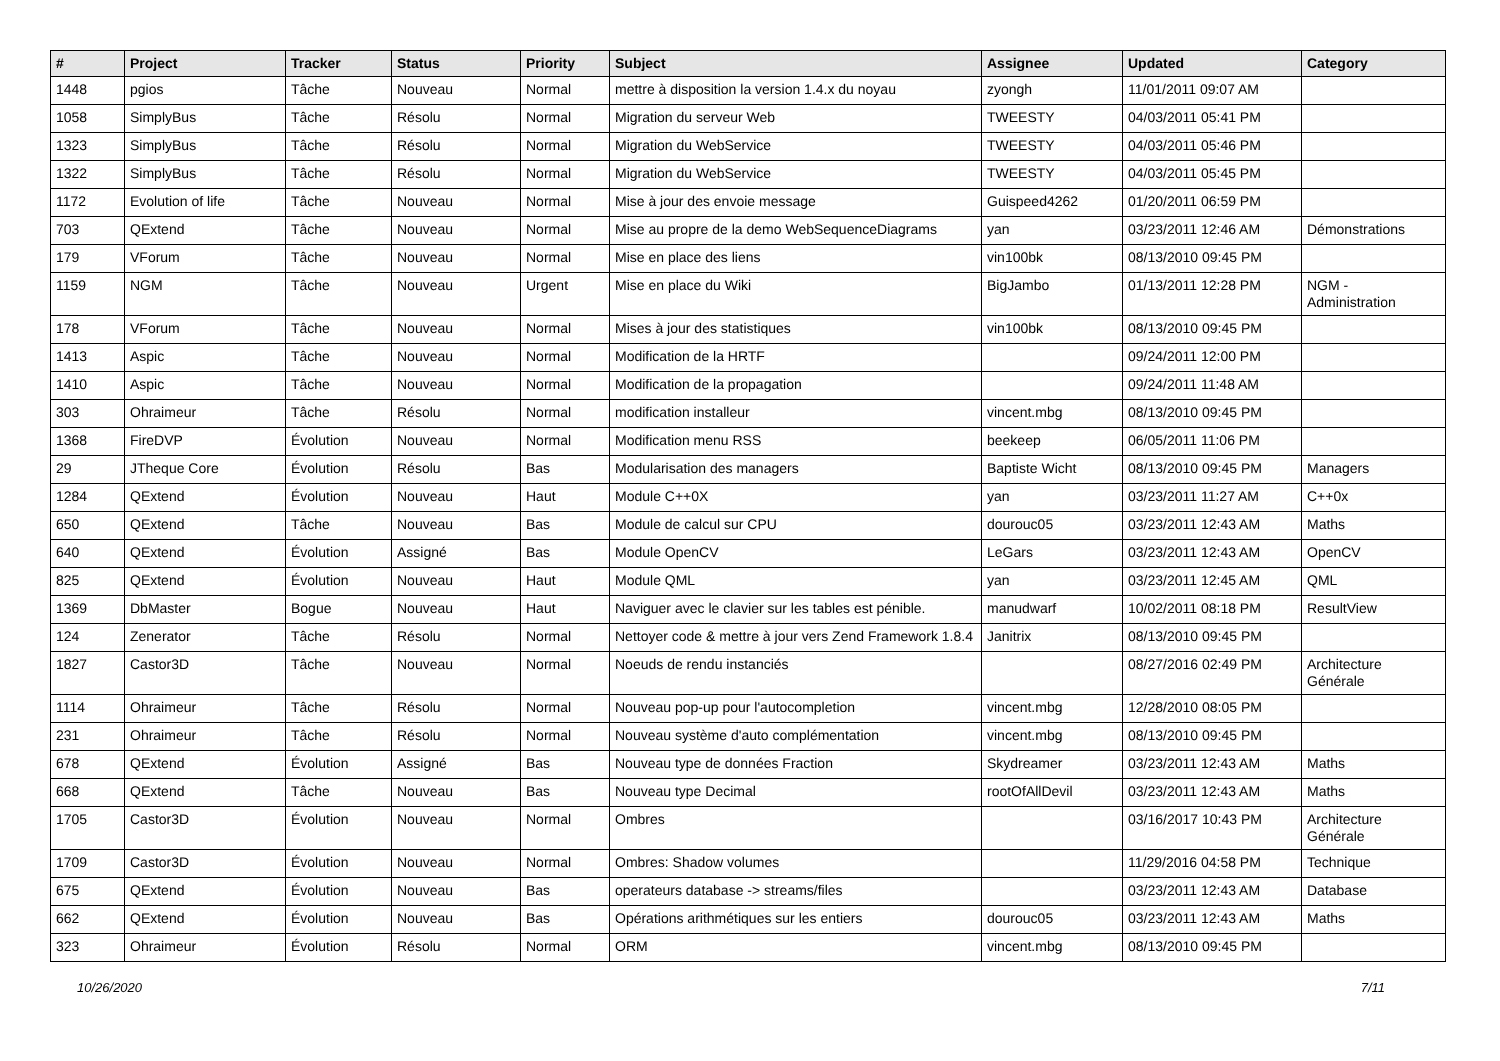| # | Project | Tracker | Status | Priority | Subject | Assignee | Updated | Category |
| --- | --- | --- | --- | --- | --- | --- | --- | --- |
| 1448 | pgios | Tâche | Nouveau | Normal | mettre à disposition la version 1.4.x du noyau | zyongh | 11/01/2011 09:07 AM | |
| 1058 | SimplyBus | Tâche | Résolu | Normal | Migration du serveur Web | TWEESTY | 04/03/2011 05:41 PM | |
| 1323 | SimplyBus | Tâche | Résolu | Normal | Migration du WebService | TWEESTY | 04/03/2011 05:46 PM | |
| 1322 | SimplyBus | Tâche | Résolu | Normal | Migration du WebService | TWEESTY | 04/03/2011 05:45 PM | |
| 1172 | Evolution of life | Tâche | Nouveau | Normal | Mise à jour des envoie message | Guispeed4262 | 01/20/2011 06:59 PM | |
| 703 | QExtend | Tâche | Nouveau | Normal | Mise au propre de la demo WebSequenceDiagrams | yan | 03/23/2011 12:46 AM | Démonstrations |
| 179 | VForum | Tâche | Nouveau | Normal | Mise en place des liens | vin100bk | 08/13/2010 09:45 PM | |
| 1159 | NGM | Tâche | Nouveau | Urgent | Mise en place du Wiki | BigJambo | 01/13/2011 12:28 PM | NGM - Administration |
| 178 | VForum | Tâche | Nouveau | Normal | Mises à jour des statistiques | vin100bk | 08/13/2010 09:45 PM | |
| 1413 | Aspic | Tâche | Nouveau | Normal | Modification de la HRTF | | 09/24/2011 12:00 PM | |
| 1410 | Aspic | Tâche | Nouveau | Normal | Modification de la propagation | | 09/24/2011 11:48 AM | |
| 303 | Ohraimeur | Tâche | Résolu | Normal | modification installeur | vincent.mbg | 08/13/2010 09:45 PM | |
| 1368 | FireDVP | Évolution | Nouveau | Normal | Modification menu RSS | beekeep | 06/05/2011 11:06 PM | |
| 29 | JTheque Core | Évolution | Résolu | Bas | Modularisation des managers | Baptiste Wicht | 08/13/2010 09:45 PM | Managers |
| 1284 | QExtend | Évolution | Nouveau | Haut | Module C++0X | yan | 03/23/2011 11:27 AM | C++0x |
| 650 | QExtend | Tâche | Nouveau | Bas | Module de calcul sur CPU | dourouc05 | 03/23/2011 12:43 AM | Maths |
| 640 | QExtend | Évolution | Assigné | Bas | Module OpenCV | LeGars | 03/23/2011 12:43 AM | OpenCV |
| 825 | QExtend | Évolution | Nouveau | Haut | Module QML | yan | 03/23/2011 12:45 AM | QML |
| 1369 | DbMaster | Bogue | Nouveau | Haut | Naviguer avec le clavier sur les tables est pénible. | manudwarf | 10/02/2011 08:18 PM | ResultView |
| 124 | Zenerator | Tâche | Résolu | Normal | Nettoyer code & mettre à jour vers Zend Framework 1.8.4 | Janitrix | 08/13/2010 09:45 PM | |
| 1827 | Castor3D | Tâche | Nouveau | Normal | Noeuds de rendu instanciés | | 08/27/2016 02:49 PM | Architecture Générale |
| 1114 | Ohraimeur | Tâche | Résolu | Normal | Nouveau pop-up pour l'autocompletion | vincent.mbg | 12/28/2010 08:05 PM | |
| 231 | Ohraimeur | Tâche | Résolu | Normal | Nouveau système d'auto complémentation | vincent.mbg | 08/13/2010 09:45 PM | |
| 678 | QExtend | Évolution | Assigné | Bas | Nouveau type de données Fraction | Skydreamer | 03/23/2011 12:43 AM | Maths |
| 668 | QExtend | Tâche | Nouveau | Bas | Nouveau type Decimal | rootOfAllDevil | 03/23/2011 12:43 AM | Maths |
| 1705 | Castor3D | Évolution | Nouveau | Normal | Ombres | | 03/16/2017 10:43 PM | Architecture Générale |
| 1709 | Castor3D | Évolution | Nouveau | Normal | Ombres: Shadow volumes | | 11/29/2016 04:58 PM | Technique |
| 675 | QExtend | Évolution | Nouveau | Bas | operateurs database -> streams/files | | 03/23/2011 12:43 AM | Database |
| 662 | QExtend | Évolution | Nouveau | Bas | Opérations arithmétiques sur les entiers | dourouc05 | 03/23/2011 12:43 AM | Maths |
| 323 | Ohraimeur | Évolution | Résolu | Normal | ORM | vincent.mbg | 08/13/2010 09:45 PM | |
10/26/2020 7/11